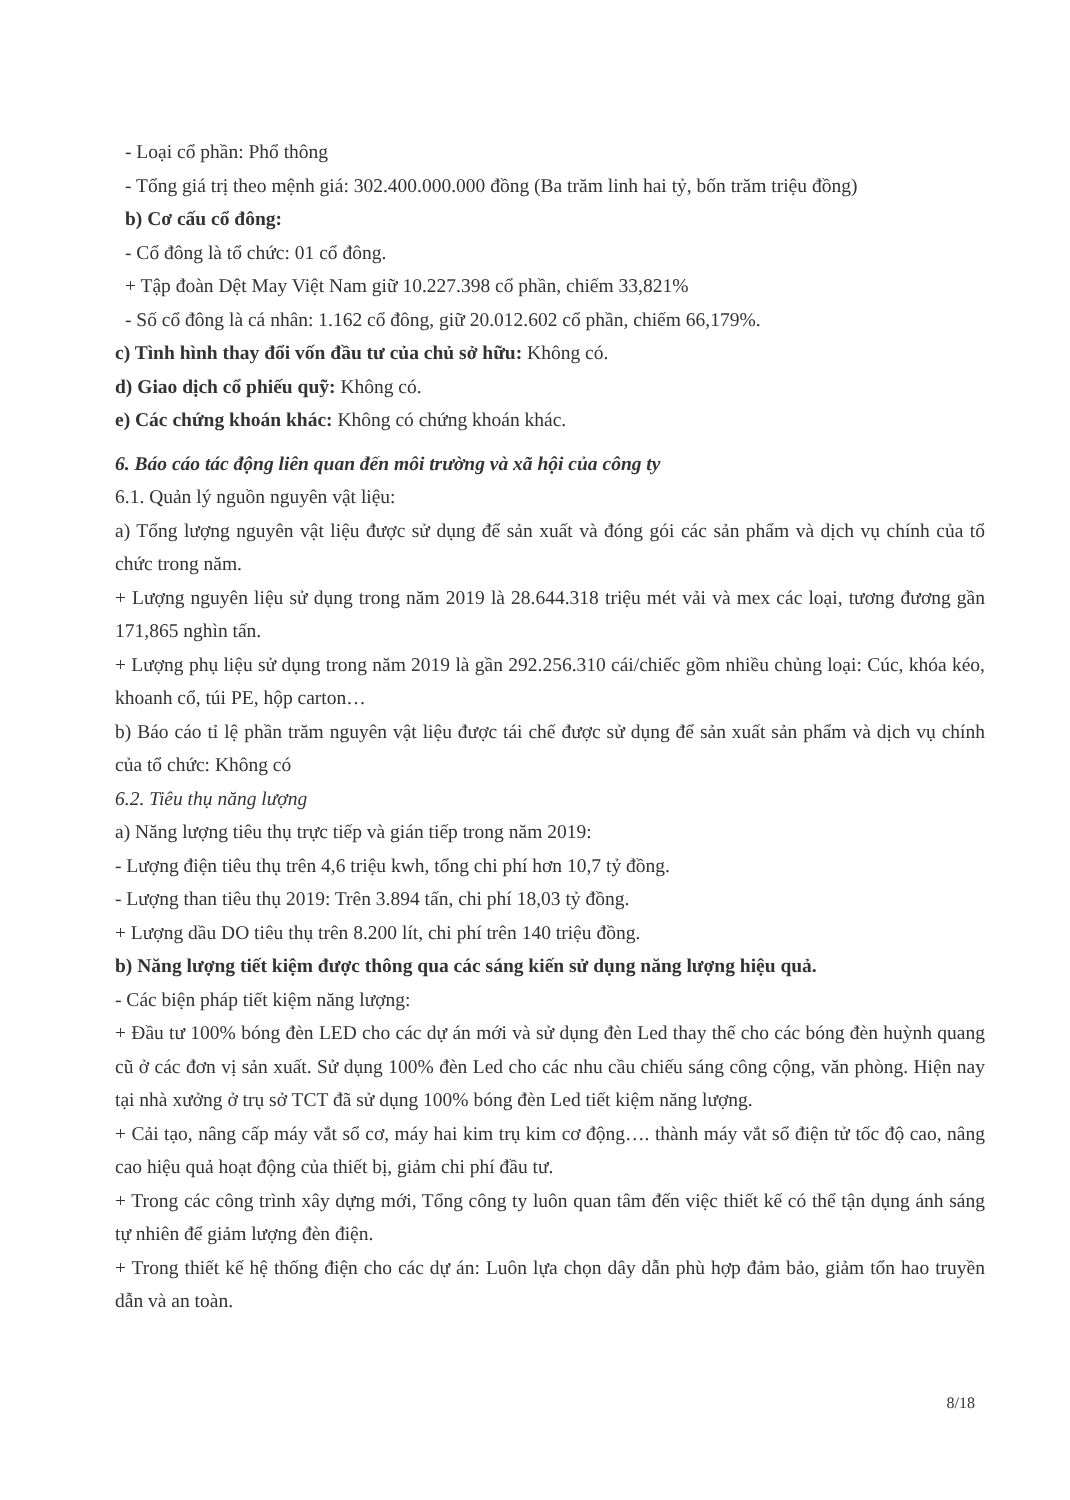- Loại cổ phần: Phổ thông
- Tổng giá trị theo mệnh giá: 302.400.000.000 đồng (Ba trăm linh hai tỷ, bốn trăm triệu đồng)
b) Cơ cấu cổ đông:
- Cổ đông là tổ chức: 01 cổ đông.
+ Tập đoàn Dệt May Việt Nam giữ 10.227.398 cổ phần, chiếm 33,821%
- Số cổ đông là cá nhân: 1.162 cổ đông, giữ 20.012.602 cổ phần, chiếm 66,179%.
c) Tình hình thay đổi vốn đầu tư của chủ sở hữu: Không có.
d) Giao dịch cổ phiếu quỹ: Không có.
e) Các chứng khoán khác: Không có chứng khoán khác.
6. Báo cáo tác động liên quan đến môi trường và xã hội của công ty
6.1. Quản lý nguồn nguyên vật liệu:
a) Tổng lượng nguyên vật liệu được sử dụng để sản xuất và đóng gói các sản phẩm và dịch vụ chính của tổ chức trong năm.
+ Lượng nguyên liệu sử dụng trong năm 2019 là 28.644.318 triệu mét vải và mex các loại, tương đương gần 171,865 nghìn tấn.
+ Lượng phụ liệu sử dụng trong năm 2019 là gần 292.256.310 cái/chiếc gồm nhiều chủng loại: Cúc, khóa kéo, khoanh cổ, túi PE, hộp carton…
b) Báo cáo tỉ lệ phần trăm nguyên vật liệu được tái chế được sử dụng để sản xuất sản phẩm và dịch vụ chính của tổ chức: Không có
6.2. Tiêu thụ năng lượng
a) Năng lượng tiêu thụ trực tiếp và gián tiếp trong năm 2019:
- Lượng điện tiêu thụ trên 4,6 triệu kwh, tổng chi phí hơn 10,7 tỷ đồng.
- Lượng than tiêu thụ 2019: Trên 3.894 tấn, chi phí 18,03 tỷ đồng.
+ Lượng dầu DO tiêu thụ trên 8.200 lít, chi phí trên 140 triệu đồng.
b) Năng lượng tiết kiệm được thông qua các sáng kiến sử dụng năng lượng hiệu quả.
- Các biện pháp tiết kiệm năng lượng:
+ Đầu tư 100% bóng đèn LED cho các dự án mới và sử dụng đèn Led thay thế cho các bóng đèn huỳnh quang cũ ở các đơn vị sản xuất. Sử dụng 100% đèn Led cho các nhu cầu chiếu sáng công cộng, văn phòng. Hiện nay tại nhà xưởng ở trụ sở TCT đã sử dụng 100% bóng đèn Led tiết kiệm năng lượng.
+ Cải tạo, nâng cấp máy vắt sổ cơ, máy hai kim trụ kim cơ động…. thành máy vắt sổ điện tử tốc độ cao, nâng cao hiệu quả hoạt động của thiết bị, giảm chi phí đầu tư.
+ Trong các công trình xây dựng mới, Tổng công ty luôn quan tâm đến việc thiết kế có thể tận dụng ánh sáng tự nhiên để giảm lượng đèn điện.
+ Trong thiết kế hệ thống điện cho các dự án: Luôn lựa chọn dây dẫn phù hợp đảm bảo, giảm tổn hao truyền dẫn và an toàn.
8/18